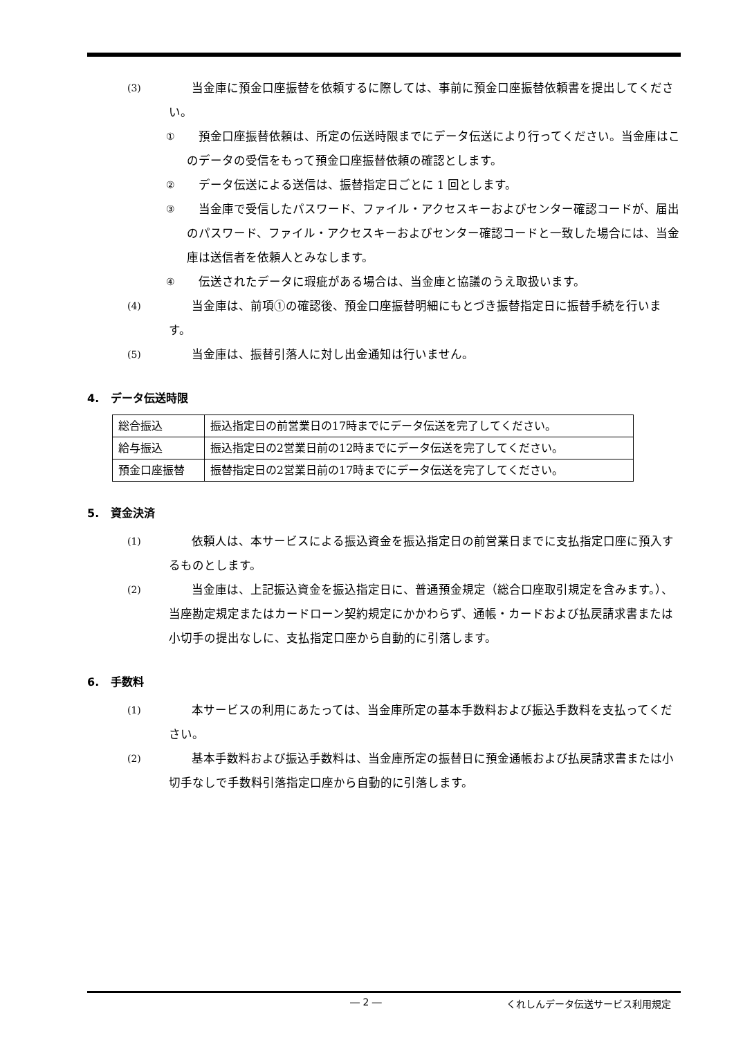(3)
当金庫に預金口座振替を依頼するに際しては、事前に預金口座振替依頼書を提出してください。
①
預金口座振替依頼は、所定の伝送時限までにデータ伝送により行ってください。当金庫はこのデータの受信をもって預金口座振替依頼の確認とします。
②
データ伝送による送信は、振替指定日ごとに 1 回とします。
③
当金庫で受信したパスワード、ファイル・アクセスキーおよびセンター確認コードが、届出のパスワード、ファイル・アクセスキーおよびセンター確認コードと一致した場合には、当金庫は送信者を依頼人とみなします。
④
伝送されたデータに瑕疵がある場合は、当金庫と協議のうえ取扱います。
(4)
当金庫は、前項①の確認後、預金口座振替明細にもとづき振替指定日に振替手続を行います。
(5)
当金庫は、振替引落人に対し出金通知は行いません。
4. データ伝送時限
| 総合振込 | 振込指定日の前営業日の17時までにデータ伝送を完了してください。 |
| 給与振込 | 振込指定日の2営業日前の12時までにデータ伝送を完了してください。 |
| 預金口座振替 | 振替指定日の2営業日前の17時までにデータ伝送を完了してください。 |
5. 資金決済
(1)
依頼人は、本サービスによる振込資金を振込指定日の前営業日までに支払指定口座に預入するものとします。
(2)
当金庫は、上記振込資金を振込指定日に、普通預金規定（総合口座取引規定を含みます。）、当座勘定規定またはカードローン契約規定にかかわらず、通帳・カードおよび払戻請求書または小切手の提出なしに、支払指定口座から自動的に引落します。
6. 手数料
(1)
本サービスの利用にあたっては、当金庫所定の基本手数料および振込手数料を支払ってください。
(2)
基本手数料および振込手数料は、当金庫所定の振替日に預金通帳および払戻請求書または小切手なしで手数料引落指定口座から自動的に引落します。
― 2 ― くれしんデータ伝送サービス利用規定